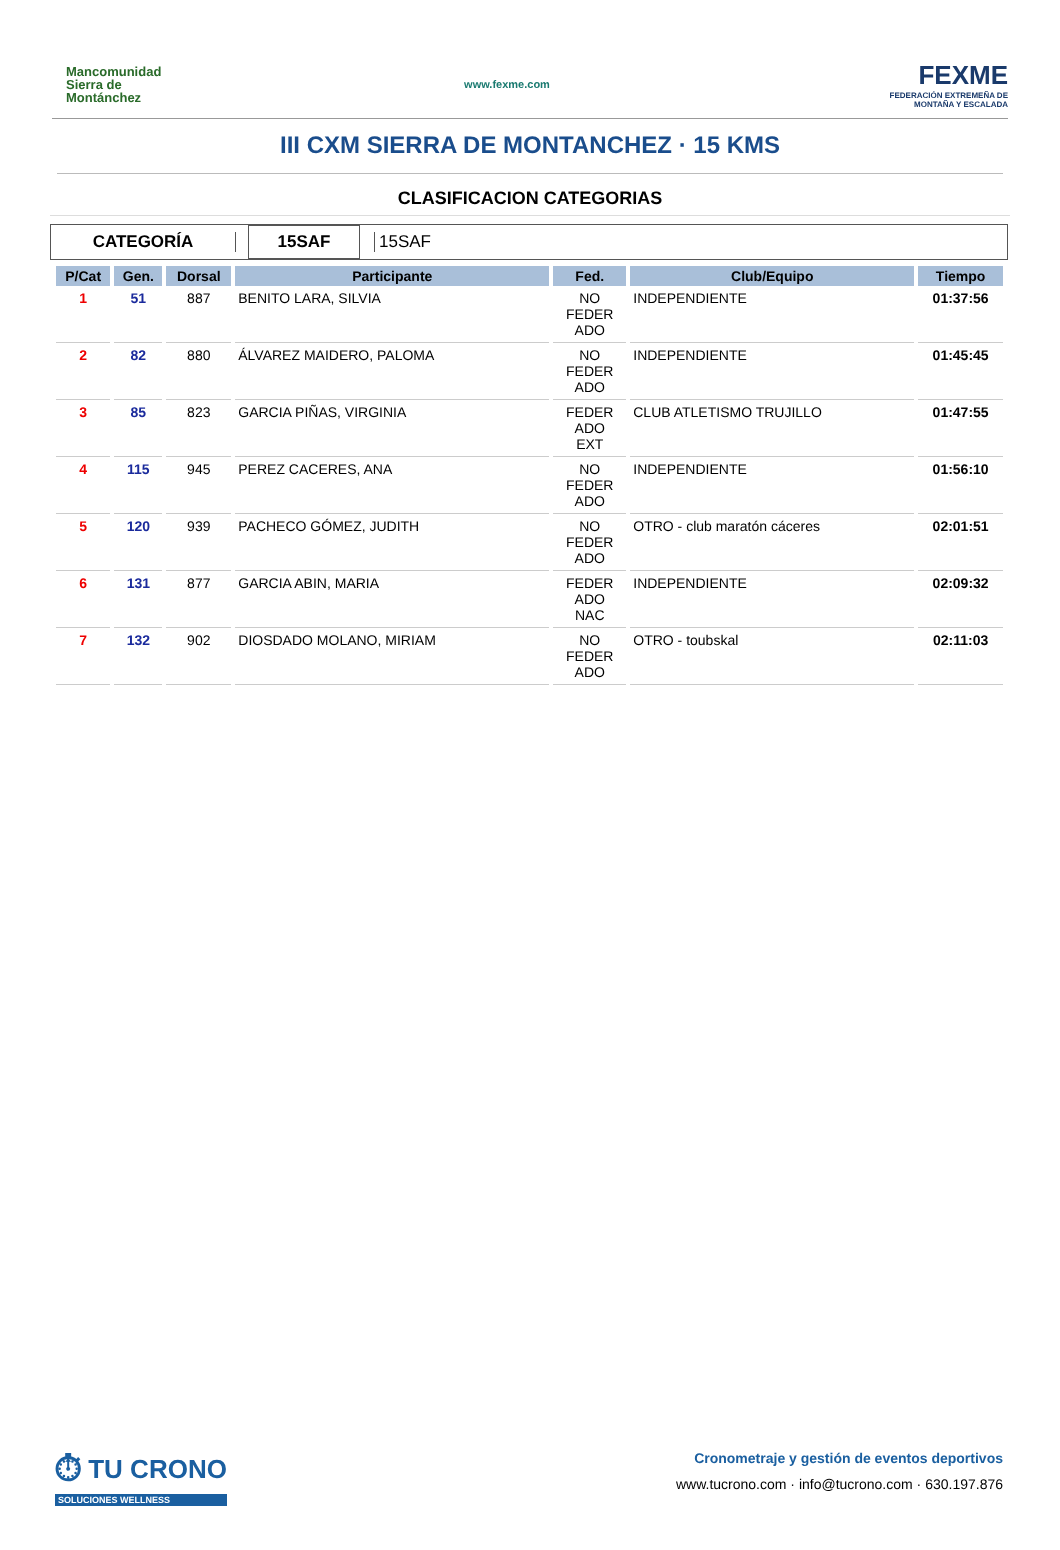Mancomunidad Sierra de Montánchez
www.fexme.com
FEXME
FEDERACIÓN EXTREMEÑA DE MONTAÑA Y ESCALADA
III CXM SIERRA DE MONTANCHEZ · 15 KMS
CLASIFICACION CATEGORIAS
CATEGORÍA
15SAF
15SAF
| P/Cat | Gen. | Dorsal | Participante | Fed. | Club/Equipo | Tiempo |
| --- | --- | --- | --- | --- | --- | --- |
| 1 | 51 | 887 | BENITO LARA, SILVIA | NO FEDER ADO | INDEPENDIENTE | 01:37:56 |
| 2 | 82 | 880 | ÁLVAREZ MAIDERO, PALOMA | NO FEDER ADO | INDEPENDIENTE | 01:45:45 |
| 3 | 85 | 823 | GARCIA PIÑAS, VIRGINIA | FEDER ADO EXT | CLUB ATLETISMO TRUJILLO | 01:47:55 |
| 4 | 115 | 945 | PEREZ CACERES, ANA | NO FEDER ADO | INDEPENDIENTE | 01:56:10 |
| 5 | 120 | 939 | PACHECO GÓMEZ, JUDITH | NO FEDER ADO | OTRO - club maratón cáceres | 02:01:51 |
| 6 | 131 | 877 | GARCIA ABIN, MARIA | FEDER ADO NAC | INDEPENDIENTE | 02:09:32 |
| 7 | 132 | 902 | DIOSDADO MOLANO, MIRIAM | NO FEDER ADO | OTRO - toubskal | 02:11:03 |
⏱ TU CRONO
SOLUCIONES WELLNESS
Cronometraje y gestión de eventos deportivos
www.tucrono.com · info@tucrono.com · 630.197.876